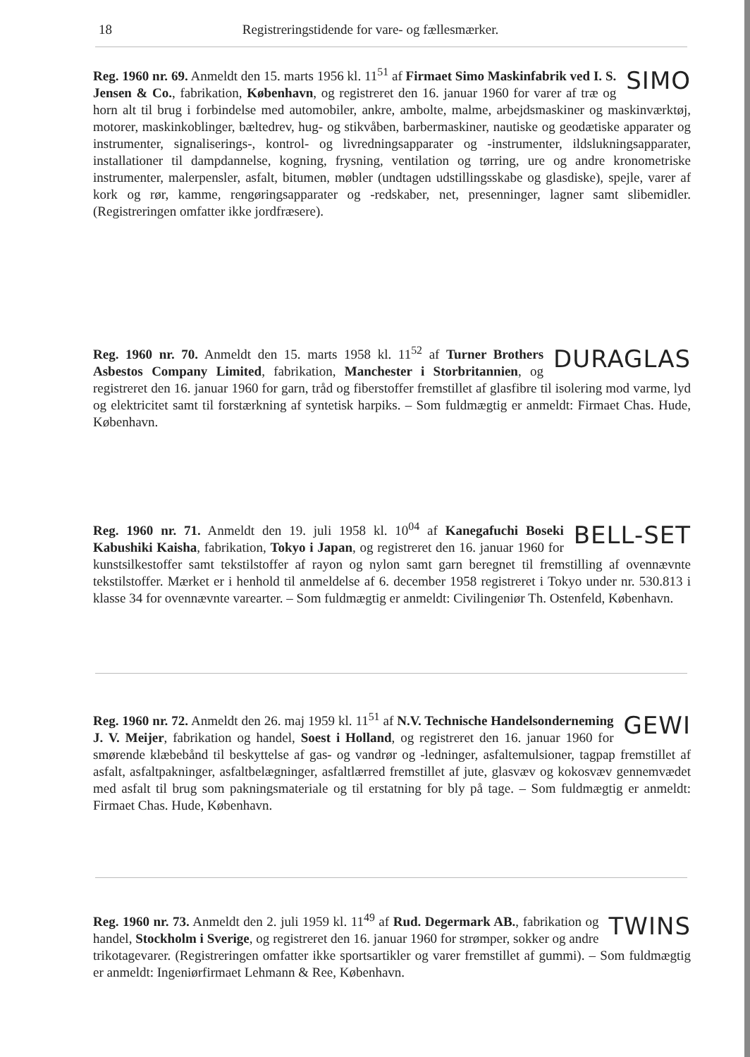18 Registreringstidende for vare- og fællesmærker.
SIMO Reg. 1960 nr. 69. Anmeldt den 15. marts 1956 kl. 11<sup>51</sup> af Firmaet Simo Maskinfabrik ved I. S. Jensen & Co., fabrikation, København, og registreret den 16. januar 1960 for varer af træ og horn alt til brug i forbindelse med automobiler, ankre, ambolte, malme, arbejdsmaskiner og maskinværktøj, motorer, maskinkoblinger, bæltedrev, hug- og stikvåben, barbermaskiner, nautiske og geodætiske apparater og instrumenter, signaliserings-, kontrol- og livredningsapparater og -instrumenter, ildslukningsapparater, installationer til dampdannelse, kogning, frysning, ventilation og tørring, ure og andre kronometriske instrumenter, malerpensler, asfalt, bitumen, møbler (undtagen udstillingsskabe og glasdiske), spejle, varer af kork og rør, kamme, rengøringsapparater og -redskaber, net, presenninger, lagner samt slibemidler. (Registreringen omfatter ikke jordfræsere).
DURAGLAS Reg. 1960 nr. 70. Anmeldt den 15. marts 1958 kl. 11<sup>52</sup> af Turner Brothers Asbestos Company Limited, fabrikation, Manchester i Storbritannien, og registreret den 16. januar 1960 for garn, tråd og fiberstoffer fremstillet af glasfibre til isolering mod varme, lyd og elektricitet samt til forstærkning af syntetisk harpiks. – Som fuldmægtig er anmeldt: Firmaet Chas. Hude, København.
BELL-SET Reg. 1960 nr. 71. Anmeldt den 19. juli 1958 kl. 10<sup>04</sup> af Kanegafuchi Boseki Kabushiki Kaisha, fabrikation, Tokyo i Japan, og registreret den 16. januar 1960 for kunstsilkestoffer samt tekstilstoffer af rayon og nylon samt garn beregnet til fremstilling af ovennævnte tekstilstoffer. Mærket er i henhold til anmeldelse af 6. december 1958 registreret i Tokyo under nr. 530.813 i klasse 34 for ovennævnte varearter. – Som fuldmægtig er anmeldt: Civilingeniør Th. Ostenfeld, København.
GEWI Reg. 1960 nr. 72. Anmeldt den 26. maj 1959 kl. 11<sup>51</sup> af N.V. Technische Handelsonderneming J. V. Meijer, fabrikation og handel, Soest i Holland, og registreret den 16. januar 1960 for smørende klæbebånd til beskyttelse af gas- og vandrør og -ledninger, asfaltemulsioner, tagpap fremstillet af asfalt, asfaltpakninger, asfaltbelægninger, asfaltlærred fremstillet af jute, glasvæv og kokosvæv gennemvædet med asfalt til brug som pakningsmateriale og til erstatning for bly på tage. – Som fuldmægtig er anmeldt: Firmaet Chas. Hude, København.
TWINS Reg. 1960 nr. 73. Anmeldt den 2. juli 1959 kl. 11<sup>49</sup> af Rud. Degermark AB., fabrikation og handel, Stockholm i Sverige, og registreret den 16. januar 1960 for strømper, sokker og andre trikotagevarer. (Registreringen omfatter ikke sportsartikler og varer fremstillet af gummi). – Som fuldmægtig er anmeldt: Ingeniørfirmaet Lehmann & Ree, København.